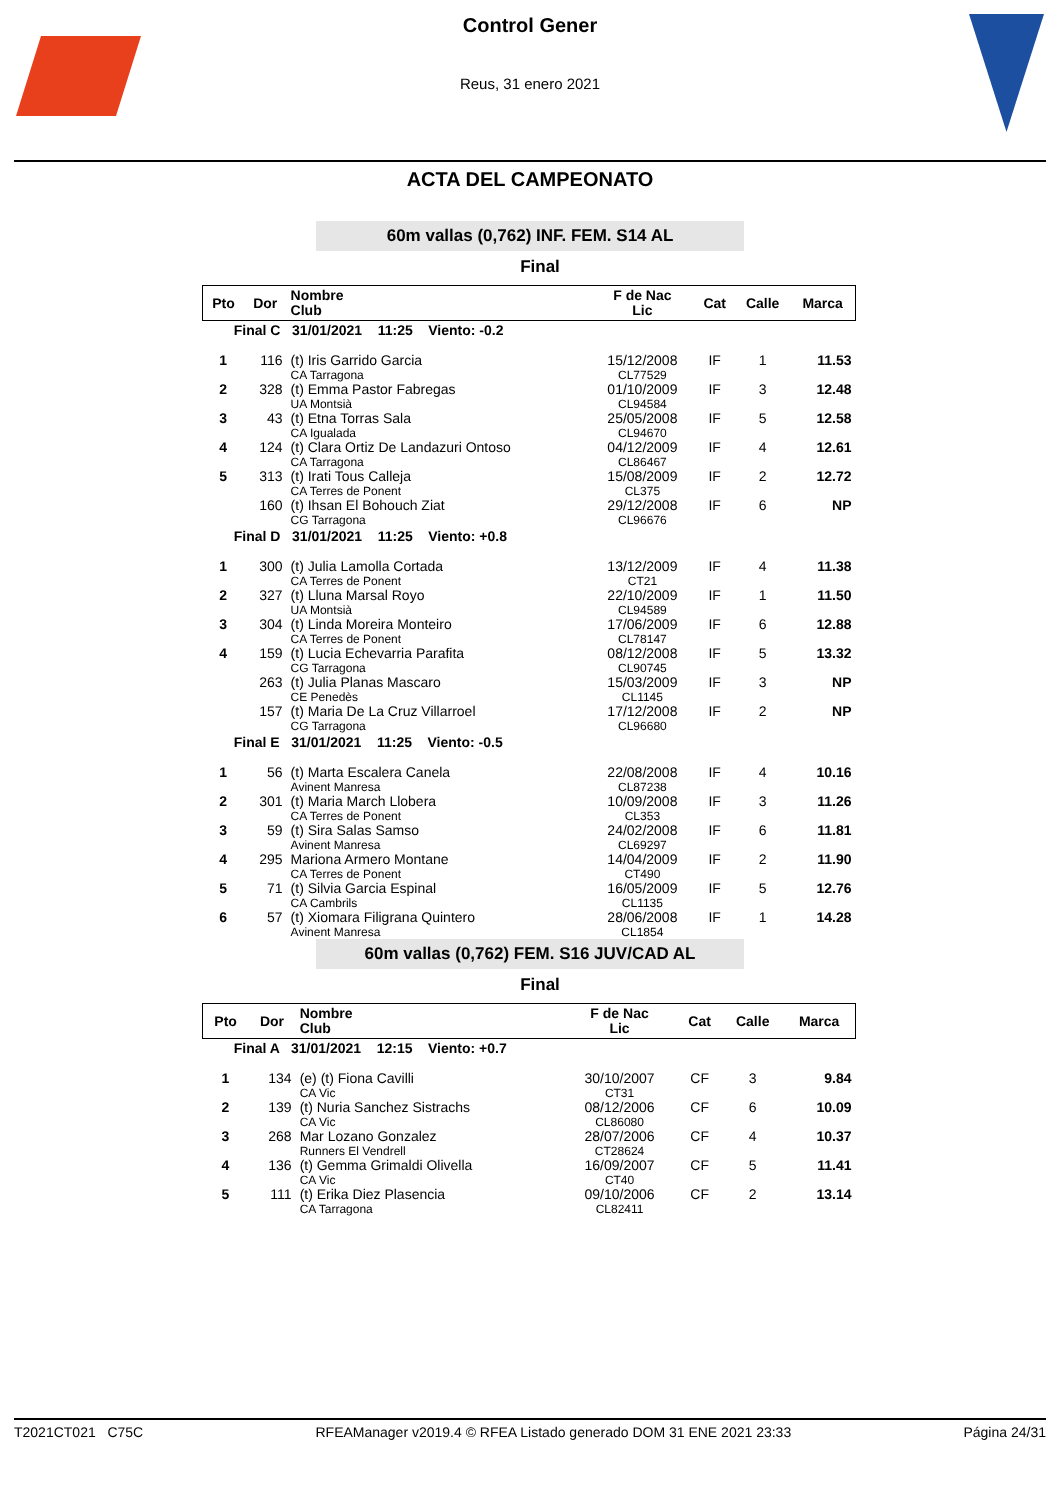Control Gener
Reus, 31 enero 2021
ACTA DEL CAMPEONATO
60m vallas (0,762) INF. FEM. S14 AL
Final
| Pto | Dor | Nombre Club | F de Nac Lic | Cat | Calle | Marca |
| --- | --- | --- | --- | --- | --- | --- |
| Final C 31/01/2021 11:25 Viento: -0.2 | | | | | | |
| 1 | 116 | (t) Iris Garrido Garcia CA Tarragona | 15/12/2008 CL77529 | IF | 1 | 11.53 |
| 2 | 328 | (t) Emma Pastor Fabregas UA Montsià | 01/10/2009 CL94584 | IF | 3 | 12.48 |
| 3 | 43 | (t) Etna Torras Sala CA Igualada | 25/05/2008 CL94670 | IF | 5 | 12.58 |
| 4 | 124 | (t) Clara Ortiz De Landazuri Ontoso CA Tarragona | 04/12/2009 CL86467 | IF | 4 | 12.61 |
| 5 | 313 | (t) Irati Tous Calleja CA Terres de Ponent | 15/08/2009 CL375 | IF | 2 | 12.72 |
| | 160 | (t) Ihsan El Bohouch Ziat CG Tarragona | 29/12/2008 CL96676 | IF | 6 | NP |
| Final D 31/01/2021 11:25 Viento: +0.8 | | | | | | |
| 1 | 300 | (t) Julia Lamolla Cortada CA Terres de Ponent | 13/12/2009 CT21 | IF | 4 | 11.38 |
| 2 | 327 | (t) Lluna Marsal Royo UA Montsià | 22/10/2009 CL94589 | IF | 1 | 11.50 |
| 3 | 304 | (t) Linda Moreira Monteiro CA Terres de Ponent | 17/06/2009 CL78147 | IF | 6 | 12.88 |
| 4 | 159 | (t) Lucia Echevarria Parafita CG Tarragona | 08/12/2008 CL90745 | IF | 5 | 13.32 |
| | 263 | (t) Julia Planas Mascaro CE Penedès | 15/03/2009 CL1145 | IF | 3 | NP |
| | 157 | (t) Maria De La Cruz Villarroel CG Tarragona | 17/12/2008 CL96680 | IF | 2 | NP |
| Final E 31/01/2021 11:25 Viento: -0.5 | | | | | | |
| 1 | 56 | (t) Marta Escalera Canela Avinent Manresa | 22/08/2008 CL87238 | IF | 4 | 10.16 |
| 2 | 301 | (t) Maria March Llobera CA Terres de Ponent | 10/09/2008 CL353 | IF | 3 | 11.26 |
| 3 | 59 | (t) Sira Salas Samso Avinent Manresa | 24/02/2008 CL69297 | IF | 6 | 11.81 |
| 4 | 295 | Mariona Armero Montane CA Terres de Ponent | 14/04/2009 CT490 | IF | 2 | 11.90 |
| 5 | 71 | (t) Silvia Garcia Espinal CA Cambrils | 16/05/2009 CL1135 | IF | 5 | 12.76 |
| 6 | 57 | (t) Xiomara Filigrana Quintero Avinent Manresa | 28/06/2008 CL1854 | IF | 1 | 14.28 |
60m vallas (0,762) FEM. S16 JUV/CAD AL
Final
| Pto | Dor | Nombre Club | F de Nac Lic | Cat | Calle | Marca |
| --- | --- | --- | --- | --- | --- | --- |
| Final A 31/01/2021 12:15 Viento: +0.7 | | | | | | |
| 1 | 134 | (e) (t) Fiona Cavilli CA Vic | 30/10/2007 CT31 | CF | 3 | 9.84 |
| 2 | 139 | (t) Nuria Sanchez Sistrachs CA Vic | 08/12/2006 CL86080 | CF | 6 | 10.09 |
| 3 | 268 | Mar Lozano Gonzalez Runners El Vendrell | 28/07/2006 CT28624 | CF | 4 | 10.37 |
| 4 | 136 | (t) Gemma Grimaldi Olivella CA Vic | 16/09/2007 CT40 | CF | 5 | 11.41 |
| 5 | 111 | (t) Erika Diez Plasencia CA Tarragona | 09/10/2006 CL82411 | CF | 2 | 13.14 |
T2021CT021 C75C RFEAManager v2019.4 © RFEA Listado generado DOM 31 ENE 2021 23:33 Página 24/31